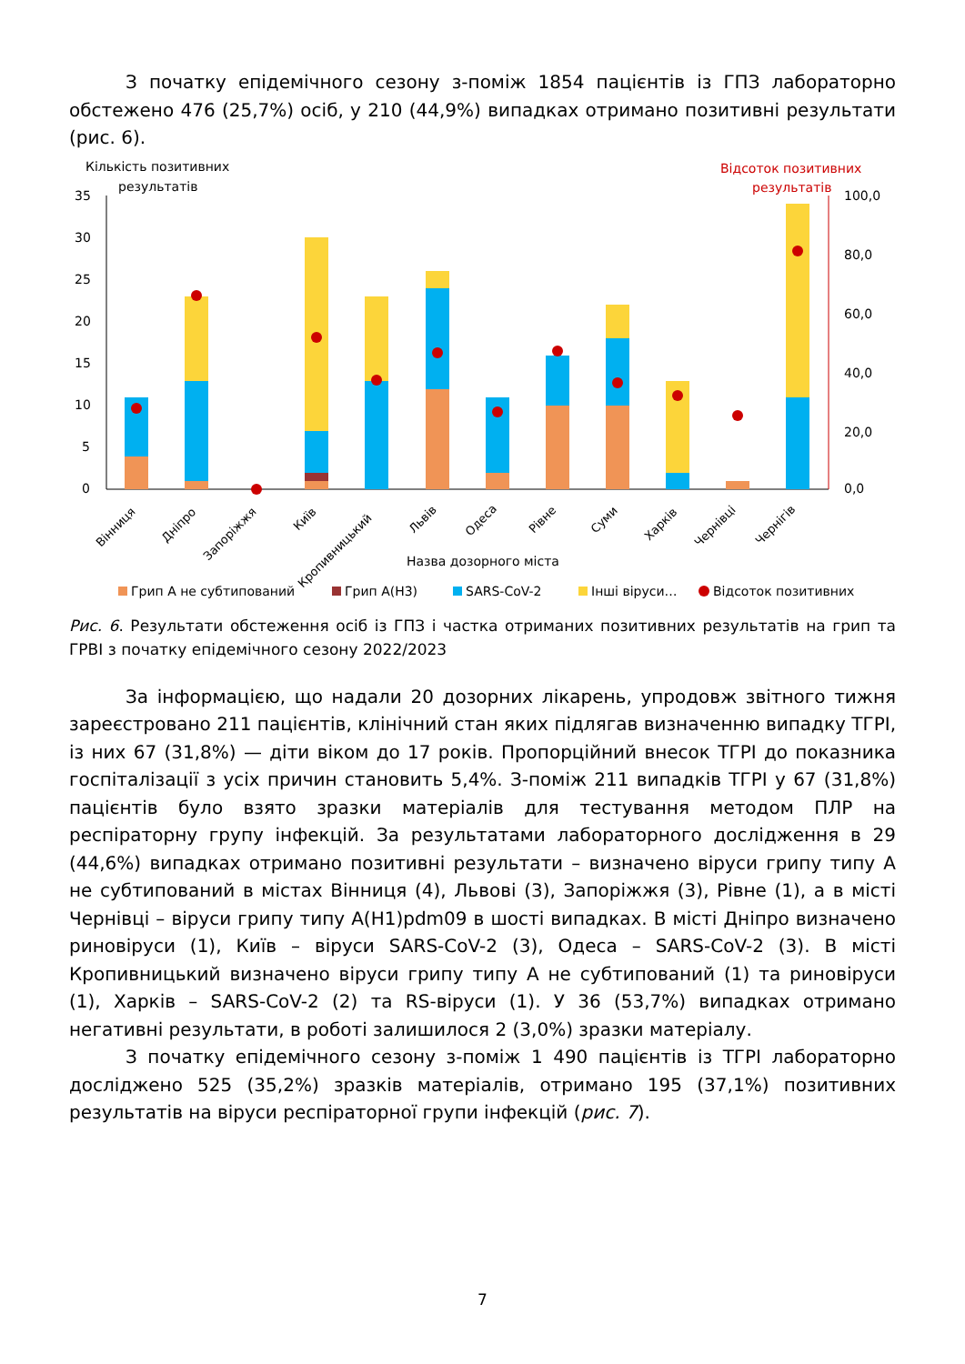З початку епідемічного сезону з-поміж 1854 пацієнтів із ГПЗ лабораторно обстежено 476 (25,7%) осіб, у 210 (44,9%) випадках отримано позитивні результати (рис. 6).
Кількість позитивних
результатів
Відсоток позитивних
результатів
35
30
25
20
15
10
5
0
100,0
80,0
60,0
40,0
20,0
0,0
Вінниця
Дніпро
Запоріжжя
Київ
Кропивницький
Львів
Одеса
Рівне
Суми
Харків
Чернівці
Чернігів
Назва дозорного міста
Грип А не субтипований
Грип А(Н3)
SARS-CoV-2
Інші віруси…
Відсоток позитивних
Рис. 6. Результати обстеження осіб із ГПЗ і частка отриманих позитивних результатів на грип та ГРВІ з початку епідемічного сезону 2022/2023
За інформацією, що надали 20 дозорних лікарень, упродовж звітного тижня зареєстровано 211 пацієнтів, клінічний стан яких підлягав визначенню випадку ТГРІ, із них 67 (31,8%) — діти віком до 17 років. Пропорційний внесок ТГРІ до показника госпіталізації з усіх причин становить 5,4%. З-поміж 211 випадків ТГРІ у 67 (31,8%) пацієнтів було взято зразки матеріалів для тестування методом ПЛР на респіраторну групу інфекцій. За результатами лабораторного дослідження в 29 (44,6%) випадках отримано позитивні результати – визначено віруси грипу типу А не субтипований в містах Вінниця (4), Львові (3), Запоріжжя (3), Рівне (1), а в місті Чернівці – віруси грипу типу A(H1)pdm09 в шості випадках. В місті Дніпро визначено риновіруси (1), Київ – віруси SARS-CoV-2 (3), Одеса – SARS-CoV-2 (3). В місті Кропивницький визначено віруси грипу типу А не субтипований (1) та риновіруси (1), Харків – SARS-CoV-2 (2) та RS-віруси (1). У 36 (53,7%) випадках отримано негативні результати, в роботі залишилося 2 (3,0%) зразки матеріалу.
З початку епідемічного сезону з-поміж 1 490 пацієнтів із ТГРІ лабораторно досліджено 525 (35,2%) зразків матеріалів, отримано 195 (37,1%) позитивних результатів на віруси респіраторної групи інфекцій (рис. 7).
7